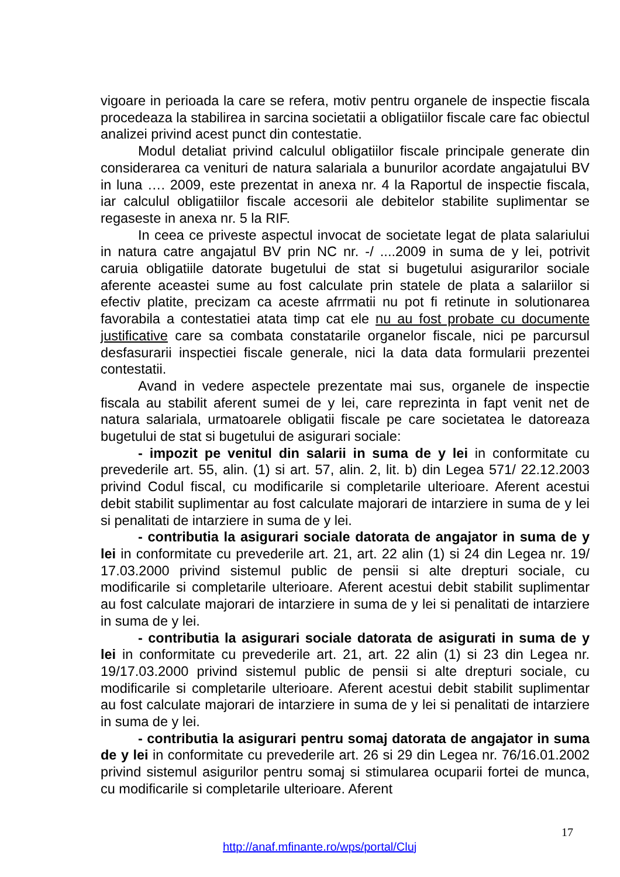vigoare in perioada la care se refera, motiv pentru organele de inspectie fiscala procedeaza la stabilirea in sarcina societatii a obligatiilor fiscale care fac obiectul analizei privind acest punct din contestatie.
Modul detaliat privind calculul obligatiilor fiscale principale generate din considerarea ca venituri de natura salariala a bunurilor acordate angajatului BV in luna …. 2009, este prezentat in anexa nr. 4 la Raportul de inspectie fiscala, iar calculul obligatiilor fiscale accesorii ale debitelor stabilite suplimentar se regaseste in anexa nr. 5 la RIF.
In ceea ce priveste aspectul invocat de societate legat de plata salariului in natura catre angajatul BV prin NC nr. -/ ....2009 in suma de y lei, potrivit caruia obligatiile datorate bugetului de stat si bugetului asigurarilor sociale aferente aceastei sume au fost calculate prin statele de plata a salariilor si efectiv platite, precizam ca aceste afrrmatii nu pot fi retinute in solutionarea favorabila a contestatiei atata timp cat ele nu au fost probate cu documente justificative care sa combata constatarile organelor fiscale, nici pe parcursul desfasurarii inspectiei fiscale generale, nici la data data formularii prezentei contestatii.
Avand in vedere aspectele prezentate mai sus, organele de inspectie fiscala au stabilit aferent sumei de y lei, care reprezinta in fapt venit net de natura salariala, urmatoarele obligatii fiscale pe care societatea le datoreaza bugetului de stat si bugetului de asigurari sociale:
- impozit pe venitul din salarii in suma de y lei in conformitate cu prevederile art. 55, alin. (1) si art. 57, alin. 2, lit. b) din Legea 571/ 22.12.2003 privind Codul fiscal, cu modificarile si completarile ulterioare. Aferent acestui debit stabilit suplimentar au fost calculate majorari de intarziere in suma de y lei si penalitati de intarziere in suma de y lei.
- contributia la asigurari sociale datorata de angajator in suma de y lei in conformitate cu prevederile art. 21, art. 22 alin (1) si 24 din Legea nr. 19/ 17.03.2000 privind sistemul public de pensii si alte drepturi sociale, cu modificarile si completarile ulterioare. Aferent acestui debit stabilit suplimentar au fost calculate majorari de intarziere in suma de y lei si penalitati de intarziere in suma de y lei.
- contributia la asigurari sociale datorata de asigurati in suma de y lei in conformitate cu prevederile art. 21, art. 22 alin (1) si 23 din Legea nr. 19/17.03.2000 privind sistemul public de pensii si alte drepturi sociale, cu modificarile si completarile ulterioare. Aferent acestui debit stabilit suplimentar au fost calculate majorari de intarziere in suma de y lei si penalitati de intarziere in suma de y lei.
- contributia la asigurari pentru somaj datorata de angajator in suma de y lei in conformitate cu prevederile art. 26 si 29 din Legea nr. 76/16.01.2002 privind sistemul asigurilor pentru somaj si stimularea ocuparii fortei de munca, cu modificarile si completarile ulterioare. Aferent
17
http://anaf.mfinante.ro/wps/portal/Cluj